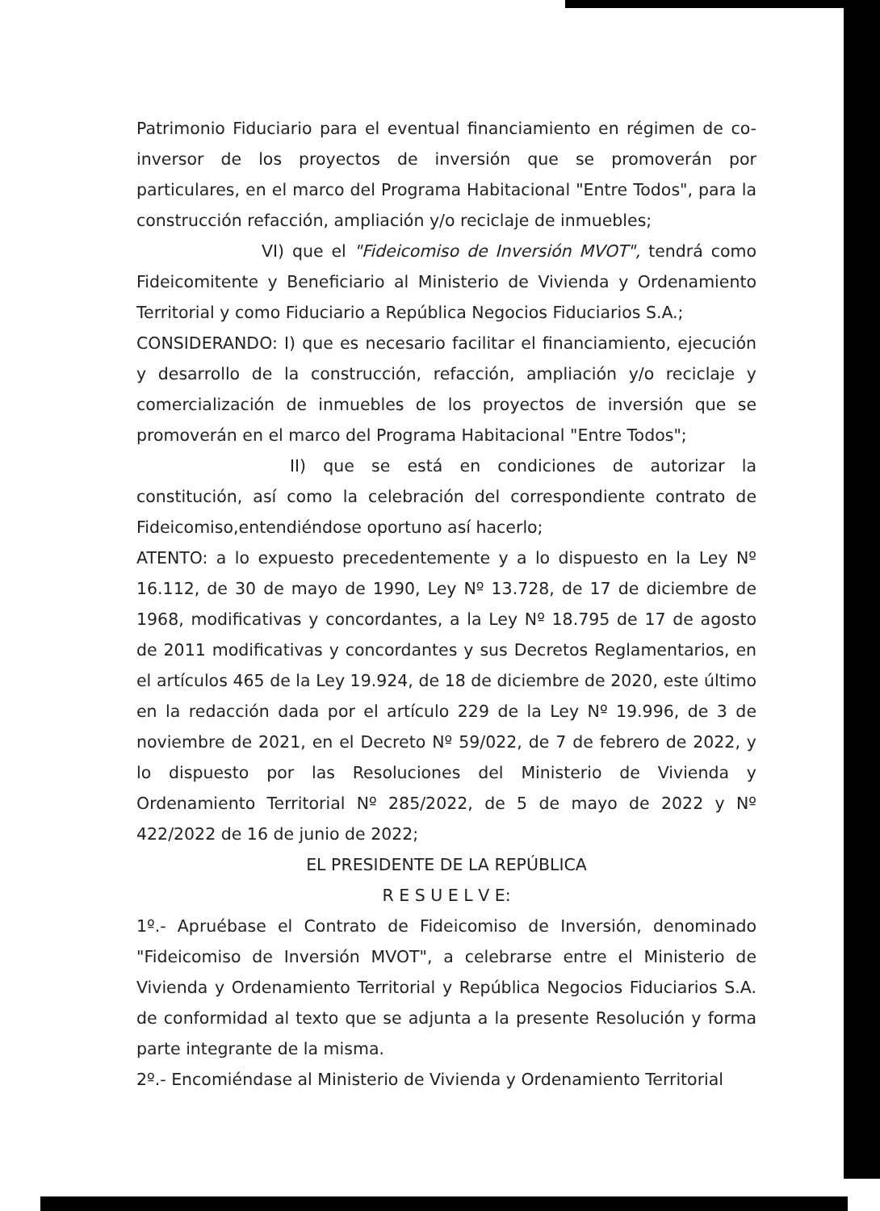Patrimonio Fiduciario para el eventual financiamiento en régimen de co-inversor de los proyectos de inversión que se promoverán por particulares, en el marco del Programa Habitacional "Entre Todos", para la construcción refacción, ampliación y/o reciclaje de inmuebles;
VI) que el "Fideicomiso de Inversión MVOT", tendrá como Fideicomitente y Beneficiario al Ministerio de Vivienda y Ordenamiento Territorial y como Fiduciario a República Negocios Fiduciarios S.A.;
CONSIDERANDO: I) que es necesario facilitar el financiamiento, ejecución y desarrollo de la construcción, refacción, ampliación y/o reciclaje y comercialización de inmuebles de los proyectos de inversión que se promoverán en el marco del Programa Habitacional "Entre Todos";
II) que se está en condiciones de autorizar la constitución, así como la celebración del correspondiente contrato de Fideicomiso,entendiéndose oportuno así hacerlo;
ATENTO: a lo expuesto precedentemente y a lo dispuesto en la Ley Nº 16.112, de 30 de mayo de 1990, Ley Nº 13.728, de 17 de diciembre de 1968, modificativas y concordantes, a la Ley Nº 18.795 de 17 de agosto de 2011 modificativas y concordantes y sus Decretos Reglamentarios, en el artículos 465 de la Ley 19.924, de 18 de diciembre de 2020, este último en la redacción dada por el artículo 229 de la Ley Nº 19.996, de 3 de noviembre de 2021, en el Decreto Nº 59/022, de 7 de febrero de 2022, y lo dispuesto por las Resoluciones del Ministerio de Vivienda y Ordenamiento Territorial Nº 285/2022, de 5 de mayo de 2022 y Nº 422/2022 de 16 de junio de 2022;
EL PRESIDENTE DE LA REPÚBLICA
R E S U E L V E:
1º.- Apruébase el Contrato de Fideicomiso de Inversión, denominado "Fideicomiso de Inversión MVOT", a celebrarse entre el Ministerio de Vivienda y Ordenamiento Territorial y República Negocios Fiduciarios S.A. de conformidad al texto que se adjunta a la presente Resolución y forma parte integrante de la misma.
2º.- Encomiéndase al Ministerio de Vivienda y Ordenamiento Territorial